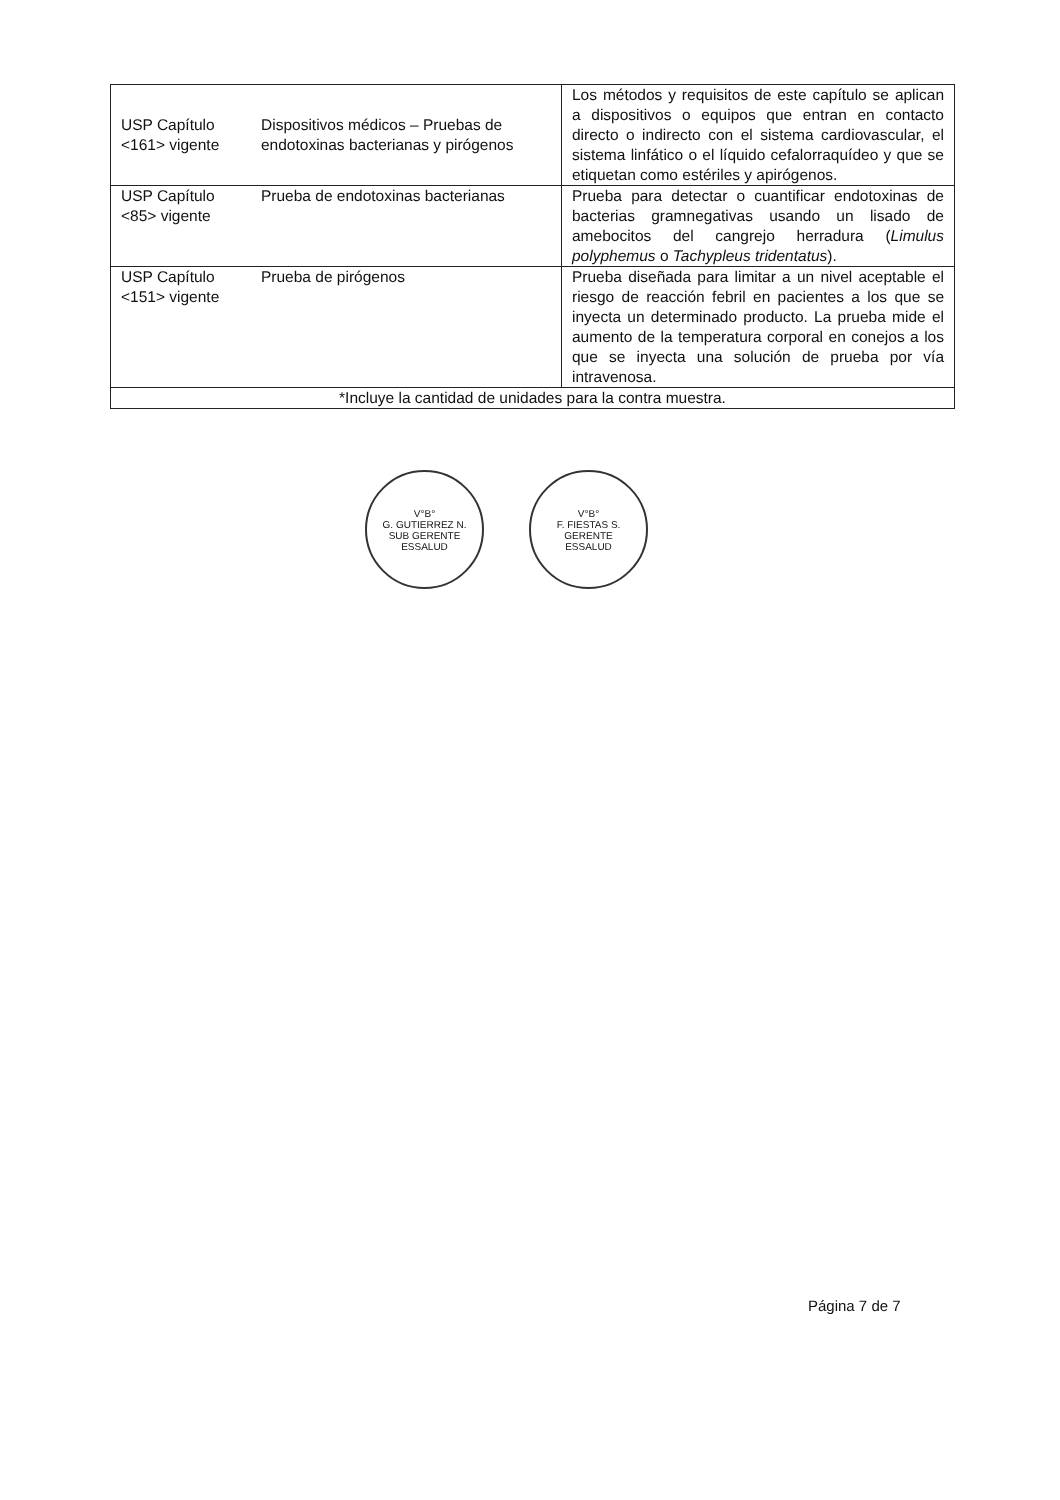| USP Capítulo <161> vigente | Dispositivos médicos – Pruebas de endotoxinas bacterianas y pirógenos | Los métodos y requisitos de este capítulo se aplican a dispositivos o equipos que entran en contacto directo o indirecto con el sistema cardiovascular, el sistema linfático o el líquido cefalorraquídeo y que se etiquetan como estériles y apirógenos. |
| USP Capítulo <85> vigente | Prueba de endotoxinas bacterianas | Prueba para detectar o cuantificar endotoxinas de bacterias gramnegativas usando un lisado de amebocitos del cangrejo herradura ( Limulus polyphemus o Tachypleus tridentatus ). |
| USP Capítulo <151> vigente | Prueba de pirógenos | Prueba diseñada para limitar a un nivel aceptable el riesgo de reacción febril en pacientes a los que se inyecta un determinado producto. La prueba mide el aumento de la temperatura corporal en conejos a los que se inyecta una solución de prueba por vía intravenosa. |
| *Incluye la cantidad de unidades para la contra muestra. | | |
V°B°
G. GUTIERREZ N.
SUB GERENTE
ESSALUD
V°B°
F. FIESTAS S.
GERENTE
ESSALUD
Página 7 de 7